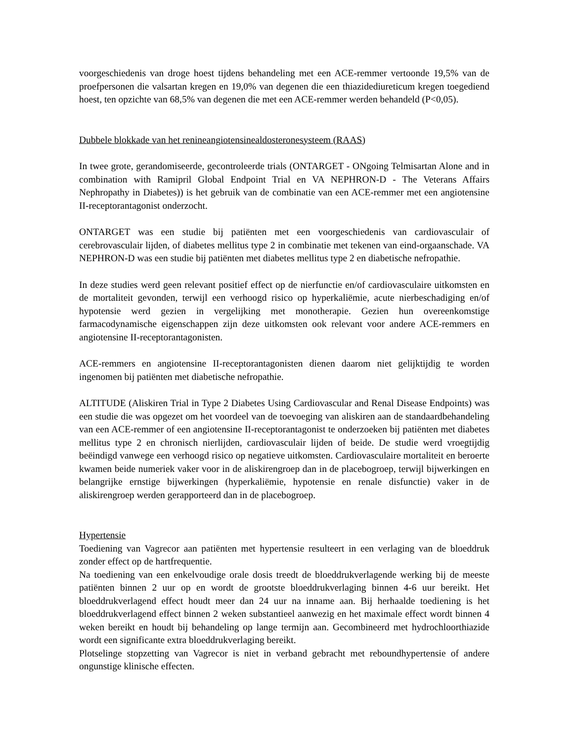voorgeschiedenis van droge hoest tijdens behandeling met een ACE-remmer vertoonde 19,5% van de proefpersonen die valsartan kregen en 19,0% van degenen die een thiazidediureticum kregen toegediend hoest, ten opzichte van 68,5% van degenen die met een ACE-remmer werden behandeld (P<0,05).
Dubbele blokkade van het renineangiotensinealdosteronesysteem (RAAS)
In twee grote, gerandomiseerde, gecontroleerde trials (ONTARGET - ONgoing Telmisartan Alone and in combination with Ramipril Global Endpoint Trial en VA NEPHRON-D - The Veterans Affairs Nephropathy in Diabetes)) is het gebruik van de combinatie van een ACE-remmer met een angiotensine II-receptorantagonist onderzocht.
ONTARGET was een studie bij patiënten met een voorgeschiedenis van cardiovasculair of cerebrovasculair lijden, of diabetes mellitus type 2 in combinatie met tekenen van eind-orgaanschade. VA NEPHRON-D was een studie bij patiënten met diabetes mellitus type 2 en diabetische nefropathie.
In deze studies werd geen relevant positief effect op de nierfunctie en/of cardiovasculaire uitkomsten en de mortaliteit gevonden, terwijl een verhoogd risico op hyperkaliëmie, acute nierbeschadiging en/of hypotensie werd gezien in vergelijking met monotherapie. Gezien hun overeenkomstige farmacodynamische eigenschappen zijn deze uitkomsten ook relevant voor andere ACE-remmers en angiotensine II-receptorantagonisten.
ACE-remmers en angiotensine II-receptorantagonisten dienen daarom niet gelijktijdig te worden ingenomen bij patiënten met diabetische nefropathie.
ALTITUDE (Aliskiren Trial in Type 2 Diabetes Using Cardiovascular and Renal Disease Endpoints) was een studie die was opgezet om het voordeel van de toevoeging van aliskiren aan de standaardbehandeling van een ACE-remmer of een angiotensine II-receptorantagonist te onderzoeken bij patiënten met diabetes mellitus type 2 en chronisch nierlijden, cardiovasculair lijden of beide. De studie werd vroegtijdig beëindigd vanwege een verhoogd risico op negatieve uitkomsten. Cardiovasculaire mortaliteit en beroerte kwamen beide numeriek vaker voor in de aliskirengroep dan in de placebogroep, terwijl bijwerkingen en belangrijke ernstige bijwerkingen (hyperkaliëmie, hypotensie en renale disfunctie) vaker in de aliskirengroep werden gerapporteerd dan in de placebogroep.
Hypertensie
Toediening van Vagrecor aan patiënten met hypertensie resulteert in een verlaging van de bloeddruk zonder effect op de hartfrequentie.
Na toediening van een enkelvoudige orale dosis treedt de bloeddrukverlagende werking bij de meeste patiënten binnen 2 uur op en wordt de grootste bloeddrukverlaging binnen 4-6 uur bereikt. Het bloeddrukverlagend effect houdt meer dan 24 uur na inname aan. Bij herhaalde toediening is het bloeddrukverlagend effect binnen 2 weken substantieel aanwezig en het maximale effect wordt binnen 4 weken bereikt en houdt bij behandeling op lange termijn aan. Gecombineerd met hydrochloorthiazide wordt een significante extra bloeddrukverlaging bereikt.
Plotselinge stopzetting van Vagrecor is niet in verband gebracht met reboundhypertensie of andere ongunstige klinische effecten.